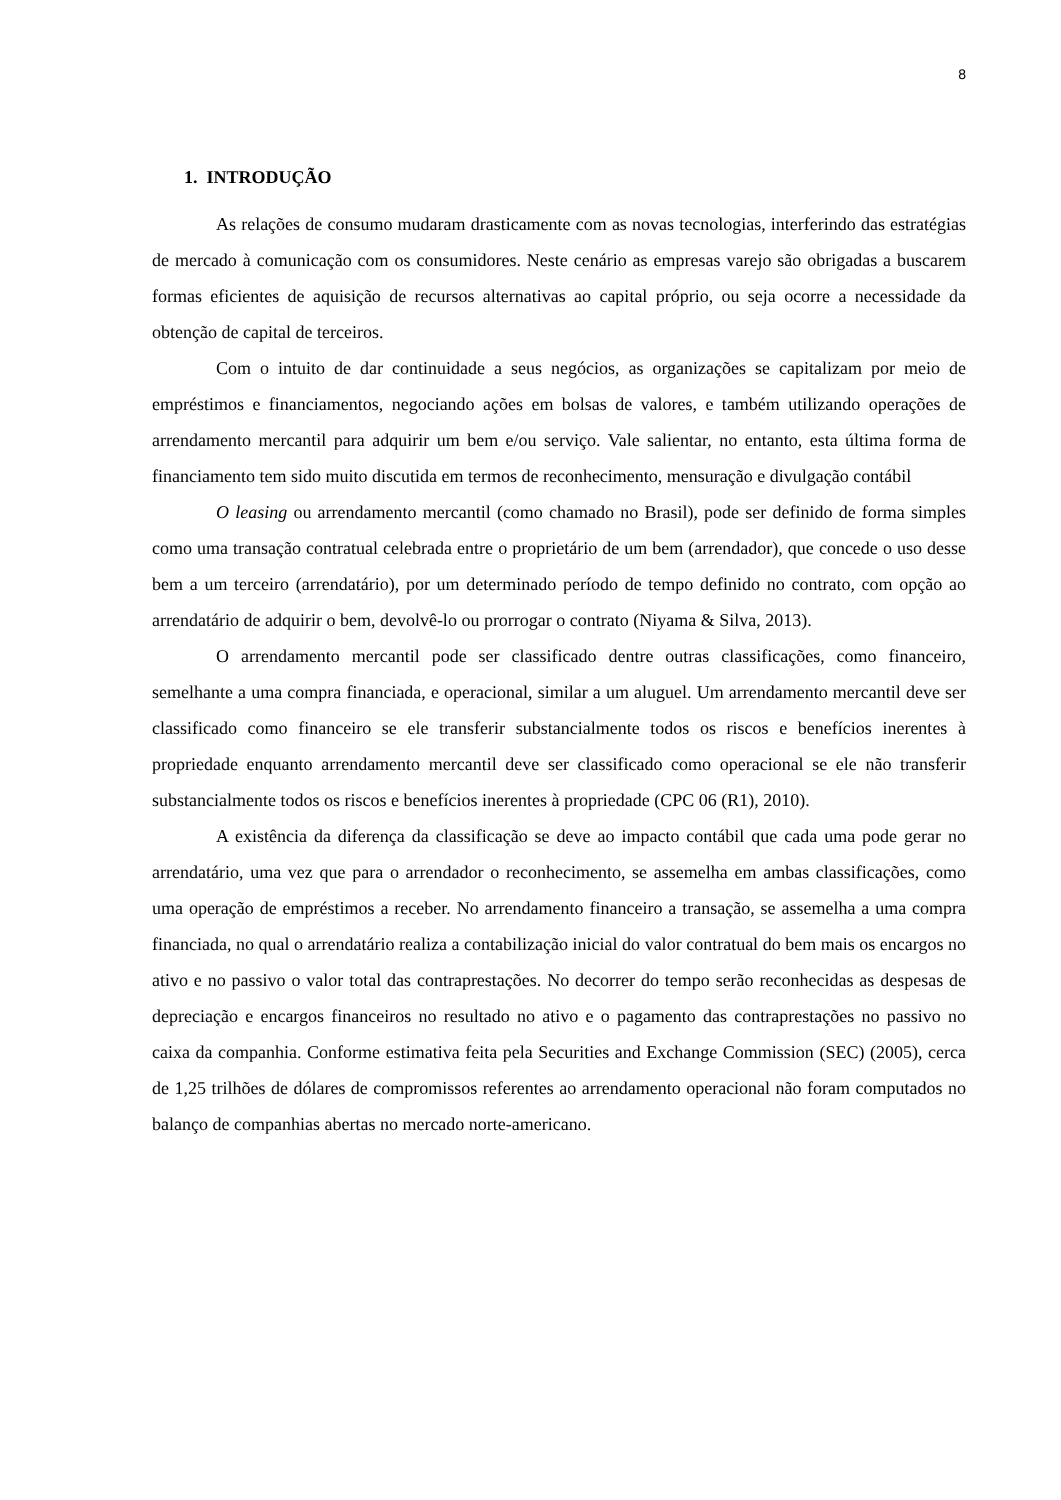8
1. INTRODUÇÃO
As relações de consumo mudaram drasticamente com as novas tecnologias, interferindo das estratégias de mercado à comunicação com os consumidores. Neste cenário as empresas varejo são obrigadas a buscarem formas eficientes de aquisição de recursos alternativas ao capital próprio, ou seja ocorre a necessidade da obtenção de capital de terceiros.
Com o intuito de dar continuidade a seus negócios, as organizações se capitalizam por meio de empréstimos e financiamentos, negociando ações em bolsas de valores, e também utilizando operações de arrendamento mercantil para adquirir um bem e/ou serviço. Vale salientar, no entanto, esta última forma de financiamento tem sido muito discutida em termos de reconhecimento, mensuração e divulgação contábil
O leasing ou arrendamento mercantil (como chamado no Brasil), pode ser definido de forma simples como uma transação contratual celebrada entre o proprietário de um bem (arrendador), que concede o uso desse bem a um terceiro (arrendatário), por um determinado período de tempo definido no contrato, com opção ao arrendatário de adquirir o bem, devolvê-lo ou prorrogar o contrato (Niyama & Silva, 2013).
O arrendamento mercantil pode ser classificado dentre outras classificações, como financeiro, semelhante a uma compra financiada, e operacional, similar a um aluguel. Um arrendamento mercantil deve ser classificado como financeiro se ele transferir substancialmente todos os riscos e benefícios inerentes à propriedade enquanto arrendamento mercantil deve ser classificado como operacional se ele não transferir substancialmente todos os riscos e benefícios inerentes à propriedade (CPC 06 (R1), 2010).
A existência da diferença da classificação se deve ao impacto contábil que cada uma pode gerar no arrendatário, uma vez que para o arrendador o reconhecimento, se assemelha em ambas classificações, como uma operação de empréstimos a receber. No arrendamento financeiro a transação, se assemelha a uma compra financiada, no qual o arrendatário realiza a contabilização inicial do valor contratual do bem mais os encargos no ativo e no passivo o valor total das contraprestações. No decorrer do tempo serão reconhecidas as despesas de depreciação e encargos financeiros no resultado no ativo e o pagamento das contraprestações no passivo no caixa da companhia. Conforme estimativa feita pela Securities and Exchange Commission (SEC) (2005), cerca de 1,25 trilhões de dólares de compromissos referentes ao arrendamento operacional não foram computados no balanço de companhias abertas no mercado norte-americano.